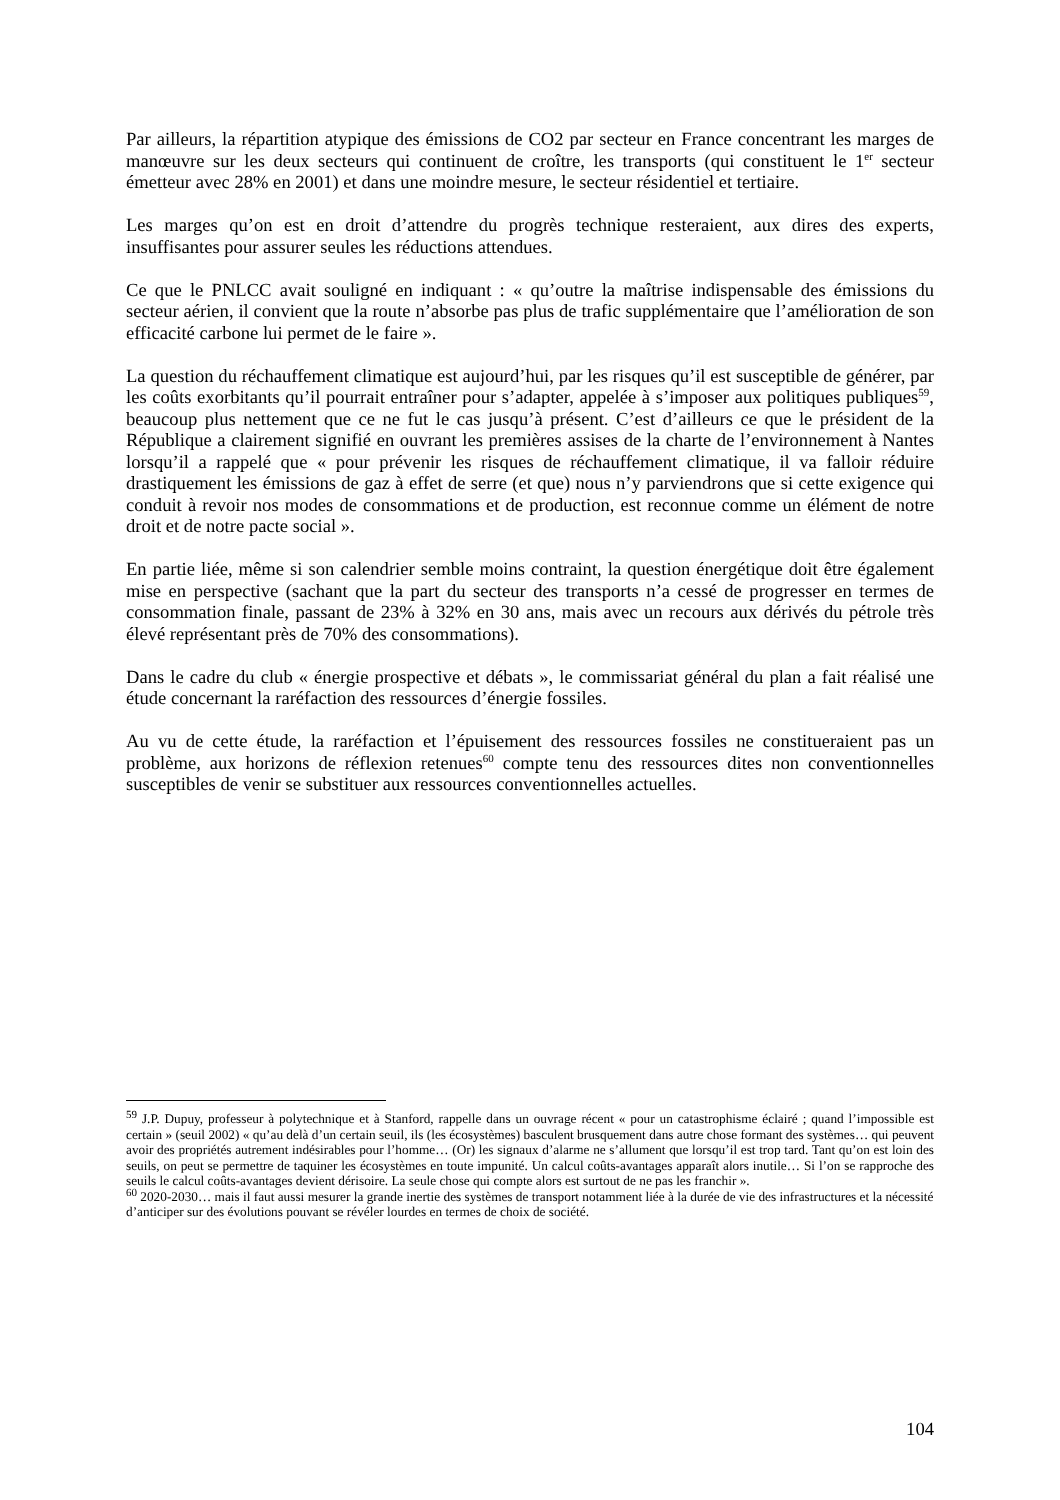Par ailleurs, la répartition atypique des émissions de CO2 par secteur en France concentrant les marges de manœuvre sur les deux secteurs qui continuent de croître, les transports (qui constituent le 1<sup>er</sup> secteur émetteur avec 28% en 2001) et dans une moindre mesure, le secteur résidentiel et tertiaire.
Les marges qu’on est en droit d’attendre du progrès technique resteraient, aux dires des experts, insuffisantes pour assurer seules les réductions attendues.
Ce que le PNLCC avait souligné en indiquant : « qu’outre la maîtrise indispensable des émissions du secteur aérien, il convient que la route n’absorbe pas plus de trafic supplémentaire que l’amélioration de son efficacité carbone lui permet de le faire ».
La question du réchauffement climatique est aujourd’hui, par les risques qu’il est susceptible de générer, par les coûts exorbitants qu’il pourrait entraîner pour s’adapter, appelée à s’imposer aux politiques publiques<sup>59</sup>, beaucoup plus nettement que ce ne fut le cas jusqu’à présent. C’est d’ailleurs ce que le président de la République a clairement signifié en ouvrant les premières assises de la charte de l’environnement à Nantes lorsqu’il a rappelé que « pour prévenir les risques de réchauffement climatique, il va falloir réduire drastiquement les émissions de gaz à effet de serre (et que) nous n’y parviendrons que si cette exigence qui conduit à revoir nos modes de consommations et de production, est reconnue comme un élément de notre droit et de notre pacte social ».
En partie liée, même si son calendrier semble moins contraint, la question énergétique doit être également mise en perspective (sachant que la part du secteur des transports n’a cessé de progresser en termes de consommation finale, passant de 23% à 32% en 30 ans, mais avec un recours aux dérivés du pétrole très élevé représentant près de 70% des consommations).
Dans le cadre du club « énergie prospective et débats », le commissariat général du plan a fait réalisé une étude concernant la raréfaction des ressources d’énergie fossiles.
Au vu de cette étude, la raréfaction et l’épuisement des ressources fossiles ne constitueraient pas un problème, aux horizons de réflexion retenues<sup>60</sup> compte tenu des ressources dites non conventionnelles susceptibles de venir se substituer aux ressources conventionnelles actuelles.
<sup>59</sup> J.P. Dupuy, professeur à polytechnique et à Stanford, rappelle dans un ouvrage récent « pour un catastrophisme éclairé ; quand l’impossible est certain » (seuil 2002) « qu’au delà d’un certain seuil, ils (les écosystèmes) basculent brusquement dans autre chose formant des systèmes… qui peuvent avoir des propriétés autrement indésirables pour l’homme… (Or) les signaux d’alarme ne s’allument que lorsqu’il est trop tard. Tant qu’on est loin des seuils, on peut se permettre de taquiner les écosystèmes en toute impunité. Un calcul coûts-avantages apparaît alors inutile… Si l’on se rapproche des seuils le calcul coûts-avantages devient dérisoire. La seule chose qui compte alors est surtout de ne pas les franchir ».
<sup>60</sup> 2020-2030… mais il faut aussi mesurer la grande inertie des systèmes de transport notamment liée à la durée de vie des infrastructures et la nécessité d’anticiper sur des évolutions pouvant se révéler lourdes en termes de choix de société.
104